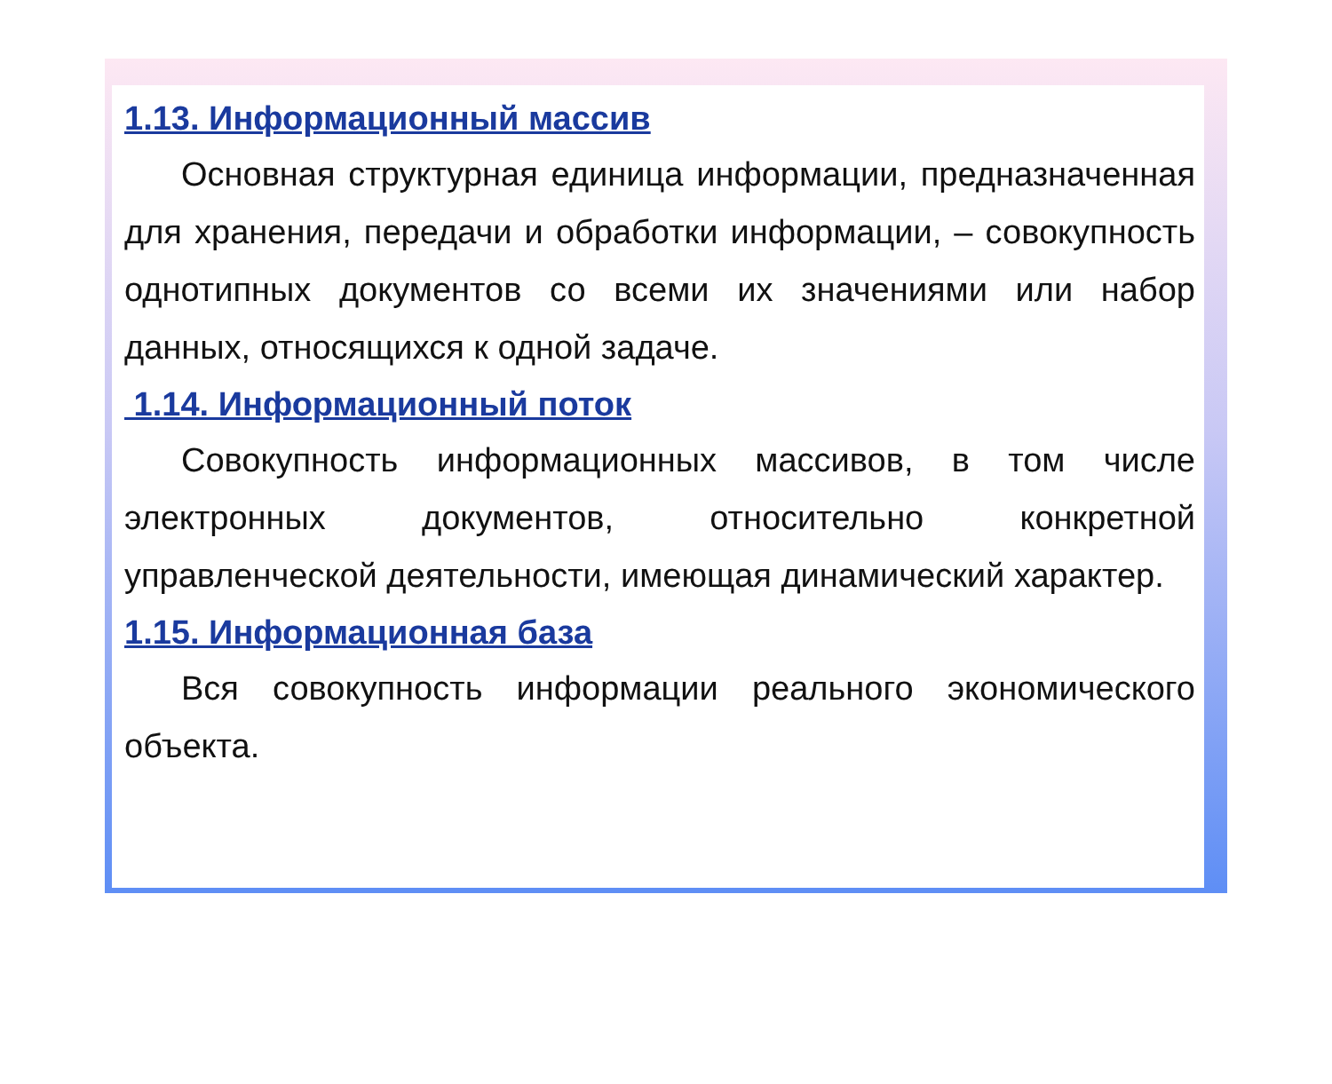1.13. Информационный массив
Основная структурная единица информации, предназначенная для хранения, передачи и обработки информации, – совокупность однотипных документов со всеми их значениями или набор данных, относящихся к одной задаче.
1.14. Информационный поток
Совокупность информационных массивов, в том числе электронных документов, относительно конкретной управленческой деятельности, имеющая динамический характер.
1.15. Информационная база
Вся совокупность информации реального экономического объекта.